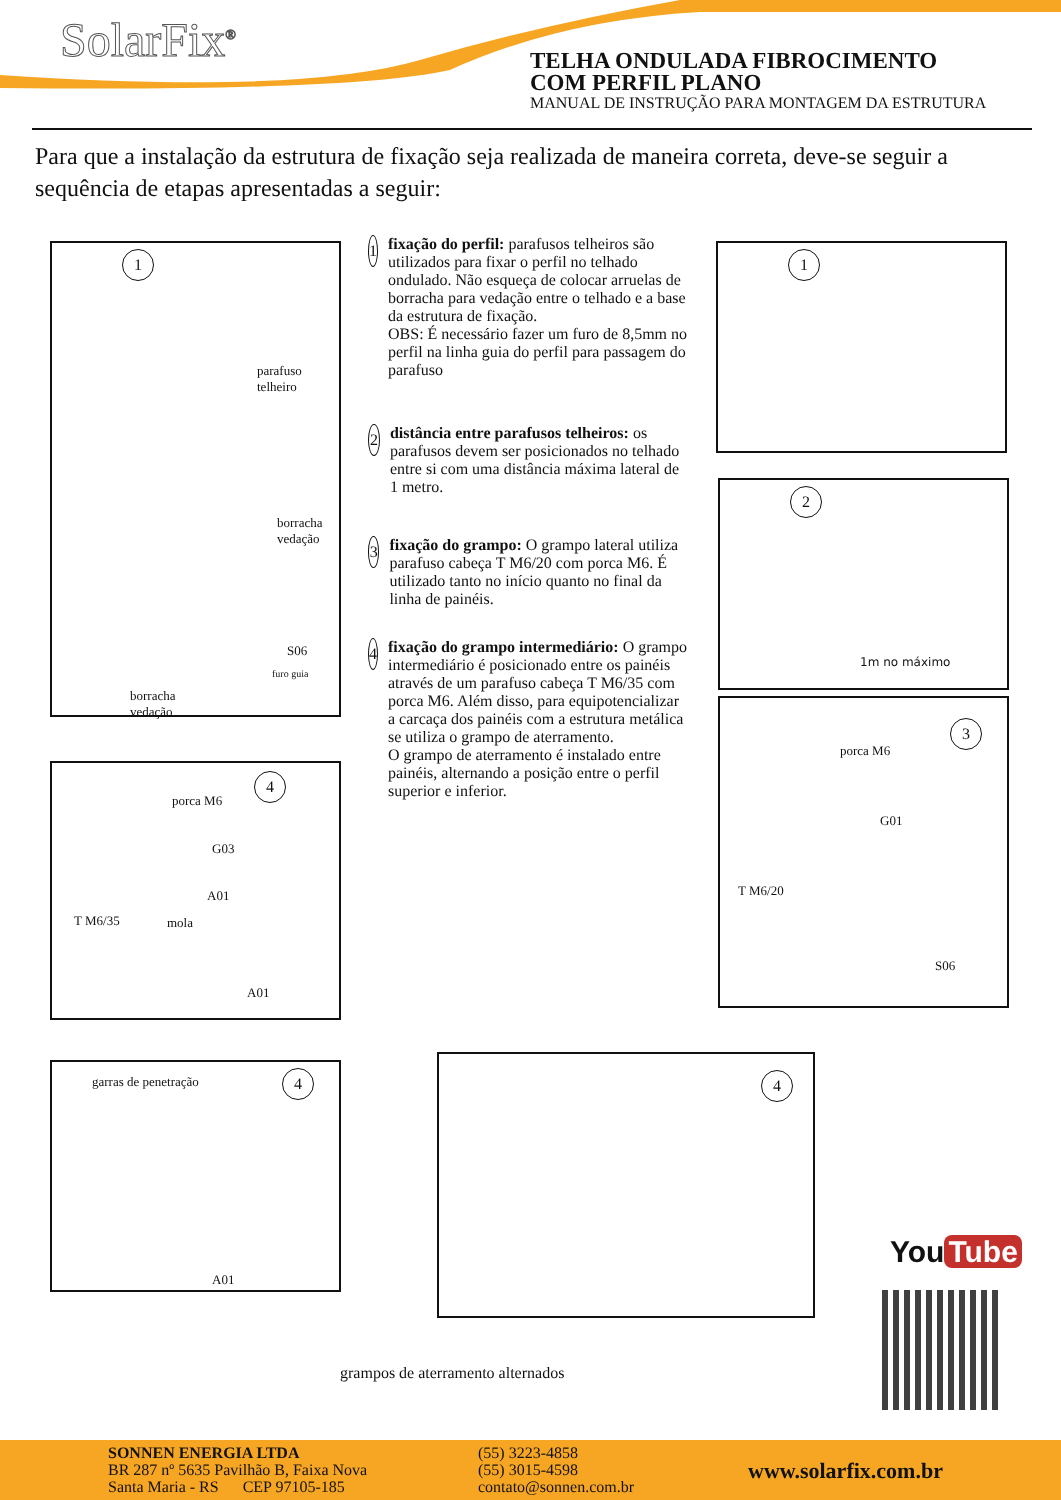SolarFix<sup>®</sup>
TELHA ONDULADA FIBROCIMENTO
COM PERFIL PLANO
MANUAL DE INSTRUÇÃO PARA MONTAGEM DA ESTRUTURA
Para que a instalação da estrutura de fixação seja realizada de maneira correta, deve-se seguir a sequência de etapas apresentadas a seguir:
1
parafuso
telheiro
borracha
vedação
S06
furo guia
borracha
vedação
1
fixação do perfil: parafusos telheiros são utilizados para fixar o perfil no telhado ondulado. Não esqueça de colocar arruelas de borracha para vedação entre o telhado e a base da estrutura de fixação.
OBS: É necessário fazer um furo de 8,5mm no perfil na linha guia do perfil para passagem do parafuso
2
distância entre parafusos telheiros: os parafusos devem ser posicionados no telhado entre si com uma distância máxima lateral de 1 metro.
3
fixação do grampo: O grampo lateral utiliza parafuso cabeça T M6/20 com porca M6. É utilizado tanto no início quanto no final da linha de painéis.
4
fixação do grampo intermediário: O grampo intermediário é posicionado entre os painéis através de um parafuso cabeça T M6/35 com porca M6. Além disso, para equipotencializar a carcaça dos painéis com a estrutura metálica se utiliza o grampo de aterramento.
O grampo de aterramento é instalado entre painéis, alternando a posição entre o perfil superior e inferior.
1
2
1m no máximo
3
porca M6
G01
T M6/20
S06
4
porca M6
G03
A01
mola
T M6/35
A01
4
garras de penetração
A01
4
grampos de aterramento alternados
You Tube
SONNEN ENERGIA LTDA
BR 287 nº 5635 Pavilhão B, Faixa Nova
Santa Maria - RS CEP 97105-185
(55) 3223-4858
(55) 3015-4598
contato@sonnen.com.br
www.solarfix.com.br